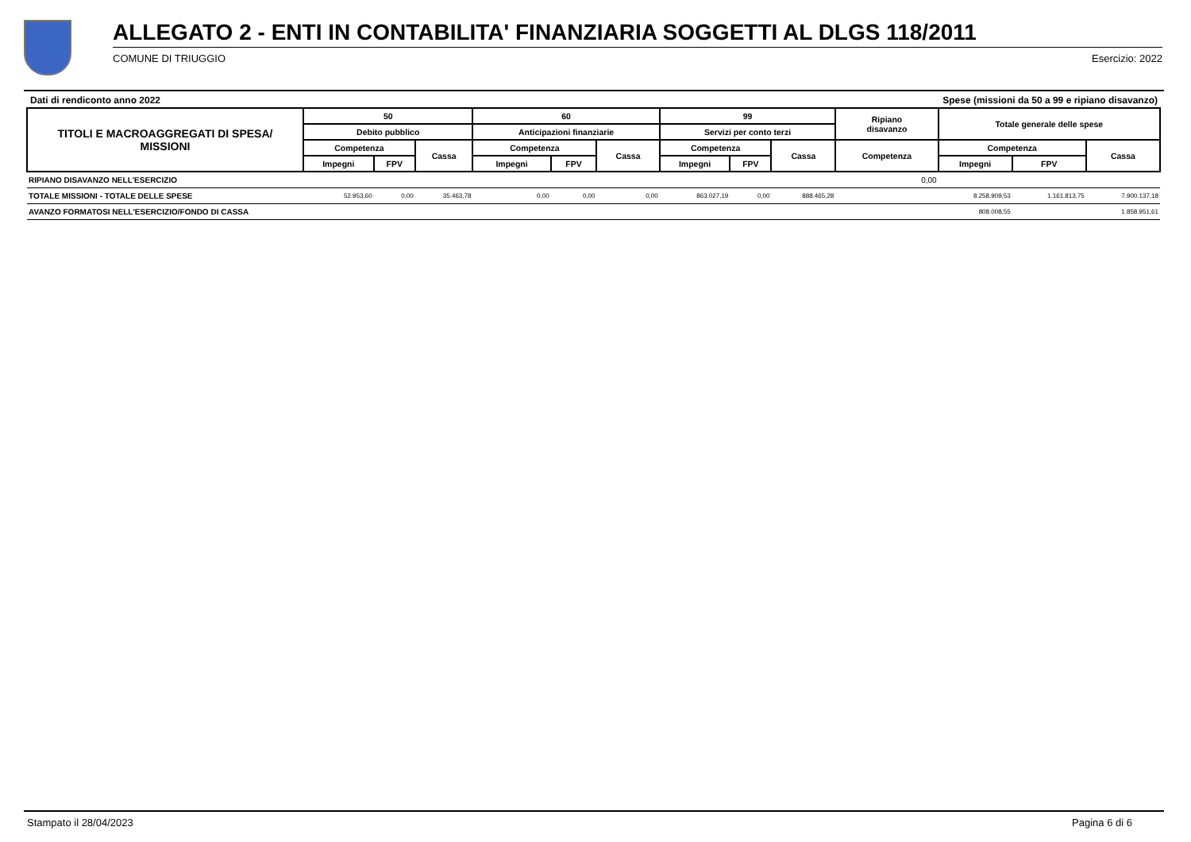ALLEGATO 2 - ENTI IN CONTABILITA' FINANZIARIA SOGGETTI AL DLGS 118/2011
COMUNE DI TRIUGGIO Esercizio: 2022
Dati di rendiconto anno 2022 Spese (missioni da 50 a 99 e ripiano disavanzo)
| TITOLI E MACROAGGREGATI DI SPESA/ MISSIONI | 50 | | | 60 | | | 99 | | | Ripiano disavanzo | Totale generale delle spese | | |
| --- | --- | --- | --- | --- | --- | --- | --- | --- | --- | --- | --- | --- | --- |
| | Debito pubblico | | | Anticipazioni finanziarie | | | Servizi per conto terzi | | | | | | |
| | Competenza | | Cassa | Competenza | | Cassa | Competenza | | Cassa | Competenza | Competenza | | Cassa |
| | Impegni | FPV | | Impegni | FPV | | Impegni | FPV | | | Impegni | FPV | |
| RIPIANO DISAVANZO NELL'ESERCIZIO | | | | | | | | | | 0,00 | | | |
| TOTALE MISSIONI - TOTALE DELLE SPESE | 52.953,60 | 0,00 | 35.463,78 | 0,00 | 0,00 | 0,00 | 863.027,19 | 0,00 | 888.465,28 | | 8.258.909,53 | 1.161.813,75 | 7.900.137,18 |
| AVANZO FORMATOSI NELL'ESERCIZIO/FONDO DI CASSA | | | | | | | | | | | 808.008,55 | | 1.858.951,61 |
Stampato il 28/04/2023 Pagina 6 di 6